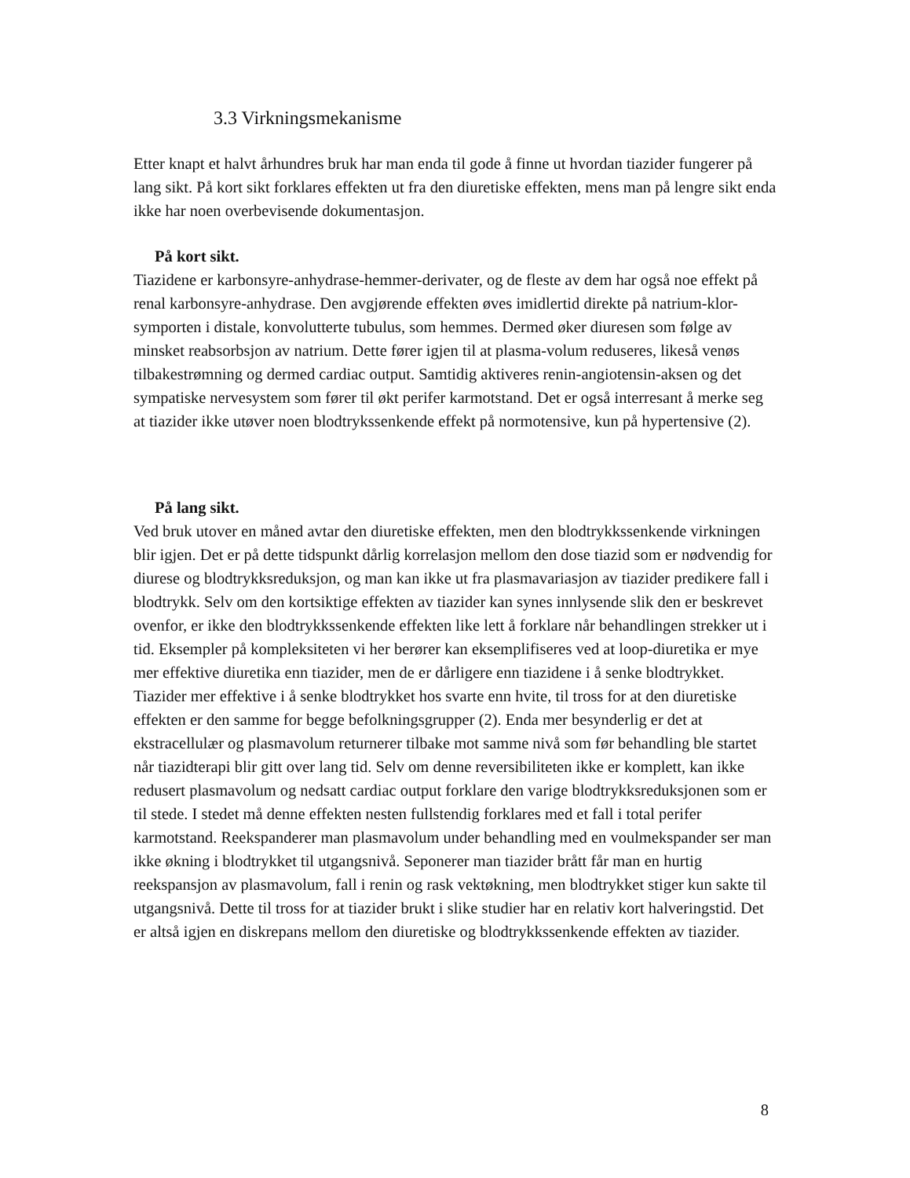3.3 Virkningsmekanisme
Etter knapt et halvt århundres bruk har man enda til gode å finne ut hvordan tiazider fungerer på lang sikt. På kort sikt forklares effekten ut fra den diuretiske effekten, mens man på lengre sikt enda ikke har noen overbevisende dokumentasjon.
På kort sikt.
Tiazidene er karbonsyre-anhydrase-hemmer-derivater, og de fleste av dem har også noe effekt på renal karbonsyre-anhydrase. Den avgjørende effekten øves imidlertid direkte på natrium-klor-symporten i distale, konvolutterte tubulus, som hemmes. Dermed øker diuresen som følge av minsket reabsorbsjon av natrium. Dette fører igjen til at plasma-volum reduseres, likeså venøs tilbakestrømning og dermed cardiac output. Samtidig aktiveres renin-angiotensin-aksen og det sympatiske nervesystem som fører til økt perifer karmotstand. Det er også interresant å merke seg at tiazider ikke utøver noen blodtrykssenkende effekt på normotensive, kun på hypertensive (2).
På lang sikt.
Ved bruk utover en måned avtar den diuretiske effekten, men den blodtrykkssenkende virkningen blir igjen. Det er på dette tidspunkt dårlig korrelasjon mellom den dose tiazid som er nødvendig for diurese og blodtrykksreduksjon, og man kan ikke ut fra plasmavariasjon av tiazider predikere fall i blodtrykk. Selv om den kortsiktige effekten av tiazider kan synes innlysende slik den er beskrevet ovenfor, er ikke den blodtrykkssenkende effekten like lett å forklare når behandlingen strekker ut i tid. Eksempler på kompleksiteten vi her berører kan eksemplifiseres ved at loop-diuretika er mye mer effektive diuretika enn tiazider, men de er dårligere enn tiazidene i å senke blodtrykket. Tiazider mer effektive i å senke blodtrykket hos svarte enn hvite, til tross for at den diuretiske effekten er den samme for begge befolkningsgrupper (2). Enda mer besynderlig er det at ekstracellulær og plasmavolum returnerer tilbake mot samme nivå som før behandling ble startet når tiazidterapi blir gitt over lang tid. Selv om denne reversibiliteten ikke er komplett, kan ikke redusert plasmavolum og nedsatt cardiac output forklare den varige blodtrykksreduksjonen som er til stede. I stedet må denne effekten nesten fullstendig forklares med et fall i total perifer karmotstand. Reekspanderer man plasmavolum under behandling med en voulmekspander ser man ikke økning i blodtrykket til utgangsnivå. Seponerer man tiazider brått får man en hurtig reekspansjon av plasmavolum, fall i renin og rask vektøkning, men blodtrykket stiger kun sakte til utgangsnivå. Dette til tross for at tiazider brukt i slike studier har en relativ kort halveringstid. Det er altså igjen en diskrepans mellom den diuretiske og blodtrykkssenkende effekten av tiazider.
8